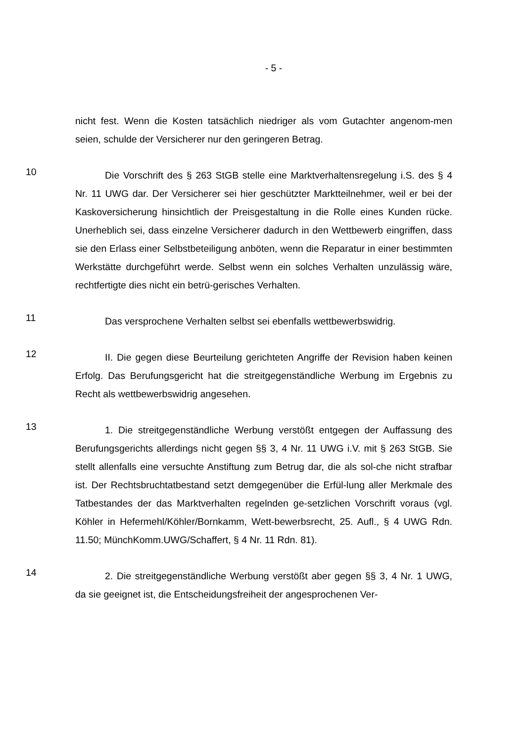- 5 -
nicht fest. Wenn die Kosten tatsächlich niedriger als vom Gutachter angenom-men seien, schulde der Versicherer nur den geringeren Betrag.
10
Die Vorschrift des § 263 StGB stelle eine Marktverhaltensregelung i.S. des § 4 Nr. 11 UWG dar. Der Versicherer sei hier geschützter Marktteilnehmer, weil er bei der Kaskoversicherung hinsichtlich der Preisgestaltung in die Rolle eines Kunden rücke. Unerheblich sei, dass einzelne Versicherer dadurch in den Wettbewerb eingriffen, dass sie den Erlass einer Selbstbeteiligung anböten, wenn die Reparatur in einer bestimmten Werkstätte durchgeführt werde. Selbst wenn ein solches Verhalten unzulässig wäre, rechtfertigte dies nicht ein betrü-gerisches Verhalten.
11
Das versprochene Verhalten selbst sei ebenfalls wettbewerbswidrig.
12
II. Die gegen diese Beurteilung gerichteten Angriffe der Revision haben keinen Erfolg. Das Berufungsgericht hat die streitgegenständliche Werbung im Ergebnis zu Recht als wettbewerbswidrig angesehen.
13
1. Die streitgegenständliche Werbung verstößt entgegen der Auffassung des Berufungsgerichts allerdings nicht gegen §§ 3, 4 Nr. 11 UWG i.V. mit § 263 StGB. Sie stellt allenfalls eine versuchte Anstiftung zum Betrug dar, die als sol-che nicht strafbar ist. Der Rechtsbruchtatbestand setzt demgegenüber die Erfül-lung aller Merkmale des Tatbestandes der das Marktverhalten regelnden ge-setzlichen Vorschrift voraus (vgl. Köhler in Hefermehl/Köhler/Bornkamm, Wett-bewerbsrecht, 25. Aufl., § 4 UWG Rdn. 11.50; MünchKomm.UWG/Schaffert, § 4 Nr. 11 Rdn. 81).
14
2. Die streitgegenständliche Werbung verstößt aber gegen §§ 3, 4 Nr. 1 UWG, da sie geeignet ist, die Entscheidungsfreiheit der angesprochenen Ver-